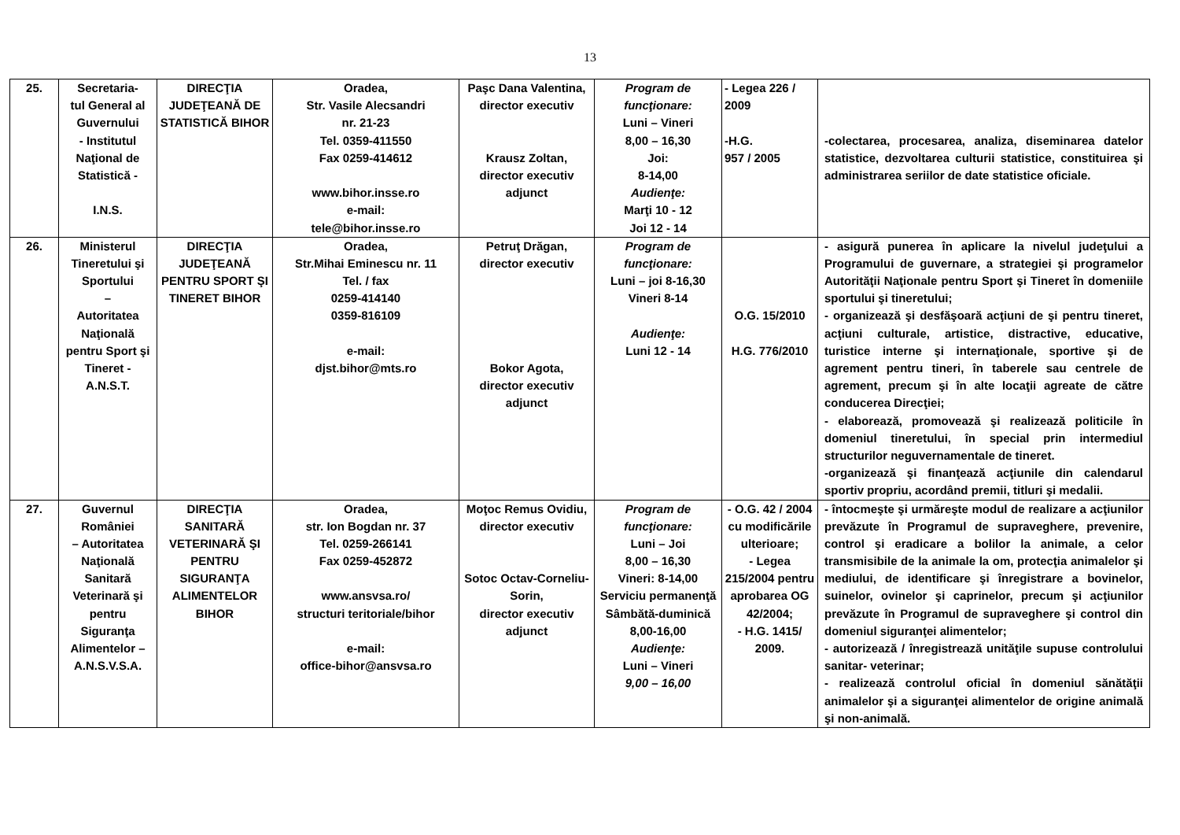13
| 25. | Secretaria- tul General al Guvernului - Institutul Naţional de Statistică - I.N.S. | DIRECŢIA JUDEŢEANĂ DE STATISTICĂ BIHOR | Oradea, Str. Vasile Alecsandri nr. 21-23 Tel. 0359-411550 Fax 0259-414612 www.bihor.insse.ro e-mail: tele@bihor.insse.ro | Paşc Dana Valentina, director executiv Krausz Zoltan, director executiv adjunct | Program de funcţionare: Luni – Vineri 8,00 – 16,30 Joi: 8-14,00 Audienţe: Marţi 10 - 12 Joi 12 - 14 | - Legea 226 / 2009 -H.G. 957 / 2005 | -colectarea, procesarea, analiza, diseminarea datelor statistice, dezvoltarea culturii statistice, constituirea şi administrarea seriilor de date statistice oficiale. |
| 26. | Ministerul Tineretului şi Sportului – Autoritatea Naţională pentru Sport şi Tineret - A.N.S.T. | DIRECŢIA JUDEŢEANĂ PENTRU SPORT ŞI TINERET BIHOR | Oradea, Str.Mihai Eminescu nr. 11 Tel. / fax 0259-414140 0359-816109 e-mail: djst.bihor@mts.ro | Petruţ Drăgan, director executiv Bokor Agota, director executiv adjunct | Program de funcţionare: Luni – joi 8-16,30 Vineri 8-14 Audienţe: Luni 12 - 14 | O.G. 15/2010 H.G. 776/2010 | - asigură punerea în aplicare la nivelul judeţului a Programului de guvernare, a strategiei şi programelor Autorităţii Naţionale pentru Sport şi Tineret în domeniile sportului şi tineretului; - organizează şi desfăşoară acţiuni de şi pentru tineret, acţiuni culturale, artistice, distractive, educative, turistice interne şi internaţionale, sportive şi de agrement pentru tineri, în taberele sau centrele de agrement, precum şi în alte locaţii agreate de către conducerea Direcţiei; - elaborează, promovează şi realizează politicile în domeniul tineretului, în special prin intermediul structurilor neguvernamentale de tineret. -organizează şi finanţează acţiunile din calendarul sportiv propriu, acordând premii, titluri şi medalii. |
| 27. | Guvernul României – Autoritatea Naţională Sanitară Veterinară şi pentru Siguranţa Alimentelor – A.N.S.V.S.A. | DIRECŢIA SANITARĂ VETERINARĂ ŞI PENTRU SIGURANŢA ALIMENTELOR BIHOR | Oradea, str. Ion Bogdan nr. 37 Tel. 0259-266141 Fax 0259-452872 www.ansvsa.ro/ structuri teritoriale/bihor e-mail: office-bihor@ansvsa.ro | Moţoc Remus Ovidiu, director executiv Sotoc Octav-Corneliu-Sorin, director executiv adjunct | Program de funcţionare: Luni – Joi 8,00 – 16,30 Vineri: 8-14,00 Serviciu permanenţă Sâmbătă-duminică 8,00-16,00 Audienţe: Luni – Vineri 9,00 – 16,00 | - O.G. 42 / 2004 cu modificările ulterioare; - Legea 215/2004 pentru aprobarea OG 42/2004; - H.G. 1415/ 2009. | - întocmeşte şi urmăreşte modul de realizare a acţiunilor prevăzute în Programul de supraveghere, prevenire, control şi eradicare a bolilor la animale, a celor transmisibile de la animale la om, protecţia animalelor şi mediului, de identificare şi înregistrare a bovinelor, suinelor, ovinelor şi caprinelor, precum şi acţiunilor prevăzute în Programul de supraveghere şi control din domeniul siguranţei alimentelor; - autorizează / înregistrează unităţile supuse controlului sanitar- veterinar; - realizează controlul oficial în domeniul sănătăţii animalelor şi a siguranţei alimentelor de origine animală şi non-animală. |